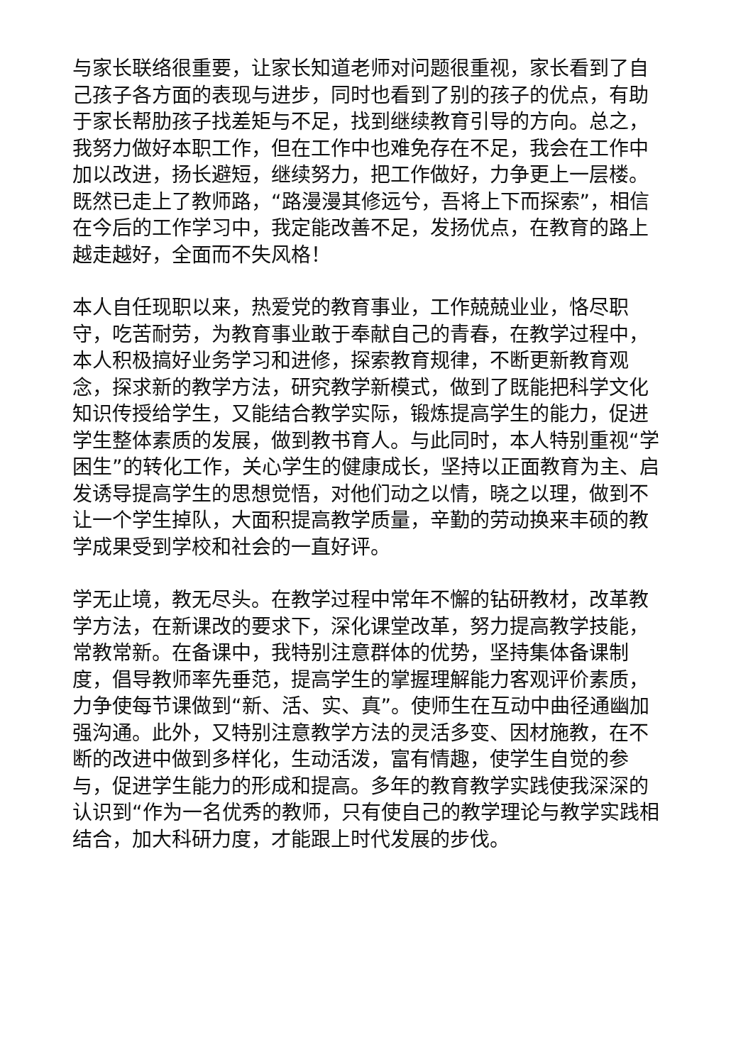与家长联络很重要，让家长知道老师对问题很重视，家长看到了自己孩子各方面的表现与进步，同时也看到了别的孩子的优点，有助于家长帮肋孩子找差矩与不足，找到继续教育引导的方向。总之，我努力做好本职工作，但在工作中也难免存在不足，我会在工作中加以改进，扬长避短，继续努力，把工作做好，力争更上一层楼。既然已走上了教师路，“路漫漫其修远兮，吾将上下而探索”，相信在今后的工作学习中，我定能改善不足，发扬优点，在教育的路上越走越好，全面而不失风格！
本人自任现职以来，热爱党的教育事业，工作兢兢业业，恪尽职守，吃苦耐劳，为教育事业敢于奉献自己的青春，在教学过程中，本人积极搞好业务学习和进修，探索教育规律，不断更新教育观念，探求新的教学方法，研究教学新模式，做到了既能把科学文化知识传授给学生，又能结合教学实际，锻炼提高学生的能力，促进学生整体素质的发展，做到教书育人。与此同时，本人特别重视“学困生”的转化工作，关心学生的健康成长，坚持以正面教育为主、启发诱导提高学生的思想觉悟，对他们动之以情，晓之以理，做到不让一个学生掉队，大面积提高教学质量，辛勤的劳动换来丰硕的教学成果受到学校和社会的一直好评。
学无止境，教无尽头。在教学过程中常年不懈的钻研教材，改革教学方法，在新课改的要求下，深化课堂改革，努力提高教学技能，常教常新。在备课中，我特别注意群体的优势，坚持集体备课制度，倡导教师率先垂范，提高学生的掌握理解能力客观评价素质，力争使每节课做到“新、活、实、真”。使师生在互动中曲径通幽加强沟通。此外，又特别注意教学方法的灵活多变、因材施教，在不断的改进中做到多样化，生动活泼，富有情趣，使学生自觉的参与，促进学生能力的形成和提高。多年的教育教学实践使我深深的认识到“作为一名优秀的教师，只有使自己的教学理论与教学实践相结合，加大科研力度，才能跟上时代发展的步伐。